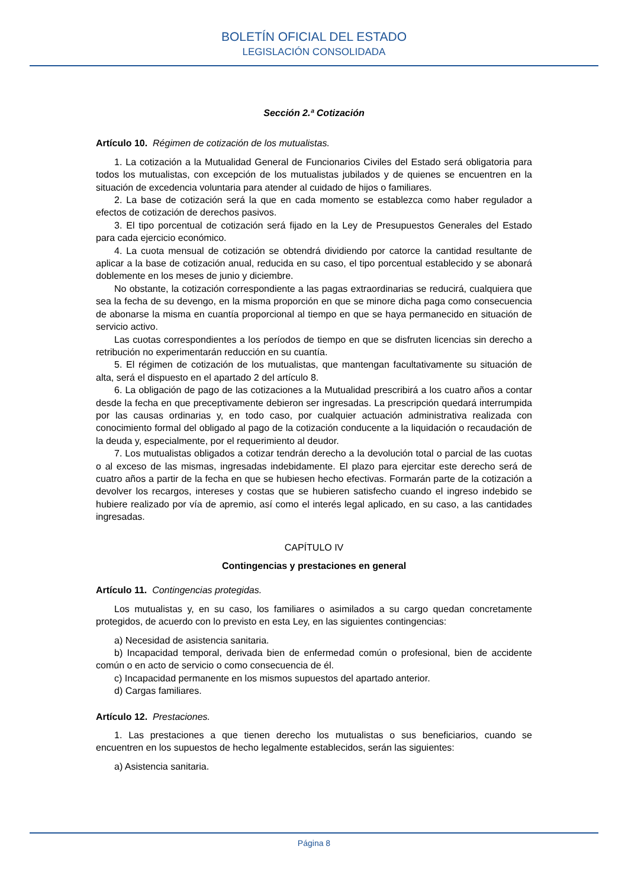BOLETÍN OFICIAL DEL ESTADO
LEGISLACIÓN CONSOLIDADA
Sección 2.ª Cotización
Artículo 10. Régimen de cotización de los mutualistas.
1. La cotización a la Mutualidad General de Funcionarios Civiles del Estado será obligatoria para todos los mutualistas, con excepción de los mutualistas jubilados y de quienes se encuentren en la situación de excedencia voluntaria para atender al cuidado de hijos o familiares.
2. La base de cotización será la que en cada momento se establezca como haber regulador a efectos de cotización de derechos pasivos.
3. El tipo porcentual de cotización será fijado en la Ley de Presupuestos Generales del Estado para cada ejercicio económico.
4. La cuota mensual de cotización se obtendrá dividiendo por catorce la cantidad resultante de aplicar a la base de cotización anual, reducida en su caso, el tipo porcentual establecido y se abonará doblemente en los meses de junio y diciembre.
No obstante, la cotización correspondiente a las pagas extraordinarias se reducirá, cualquiera que sea la fecha de su devengo, en la misma proporción en que se minore dicha paga como consecuencia de abonarse la misma en cuantía proporcional al tiempo en que se haya permanecido en situación de servicio activo.
Las cuotas correspondientes a los períodos de tiempo en que se disfruten licencias sin derecho a retribución no experimentarán reducción en su cuantía.
5. El régimen de cotización de los mutualistas, que mantengan facultativamente su situación de alta, será el dispuesto en el apartado 2 del artículo 8.
6. La obligación de pago de las cotizaciones a la Mutualidad prescribirá a los cuatro años a contar desde la fecha en que preceptivamente debieron ser ingresadas. La prescripción quedará interrumpida por las causas ordinarias y, en todo caso, por cualquier actuación administrativa realizada con conocimiento formal del obligado al pago de la cotización conducente a la liquidación o recaudación de la deuda y, especialmente, por el requerimiento al deudor.
7. Los mutualistas obligados a cotizar tendrán derecho a la devolución total o parcial de las cuotas o al exceso de las mismas, ingresadas indebidamente. El plazo para ejercitar este derecho será de cuatro años a partir de la fecha en que se hubiesen hecho efectivas. Formarán parte de la cotización a devolver los recargos, intereses y costas que se hubieren satisfecho cuando el ingreso indebido se hubiere realizado por vía de apremio, así como el interés legal aplicado, en su caso, a las cantidades ingresadas.
CAPÍTULO IV
Contingencias y prestaciones en general
Artículo 11. Contingencias protegidas.
Los mutualistas y, en su caso, los familiares o asimilados a su cargo quedan concretamente protegidos, de acuerdo con lo previsto en esta Ley, en las siguientes contingencias:
a) Necesidad de asistencia sanitaria.
b) Incapacidad temporal, derivada bien de enfermedad común o profesional, bien de accidente común o en acto de servicio o como consecuencia de él.
c) Incapacidad permanente en los mismos supuestos del apartado anterior.
d) Cargas familiares.
Artículo 12. Prestaciones.
1. Las prestaciones a que tienen derecho los mutualistas o sus beneficiarios, cuando se encuentren en los supuestos de hecho legalmente establecidos, serán las siguientes:
a) Asistencia sanitaria.
Página 8